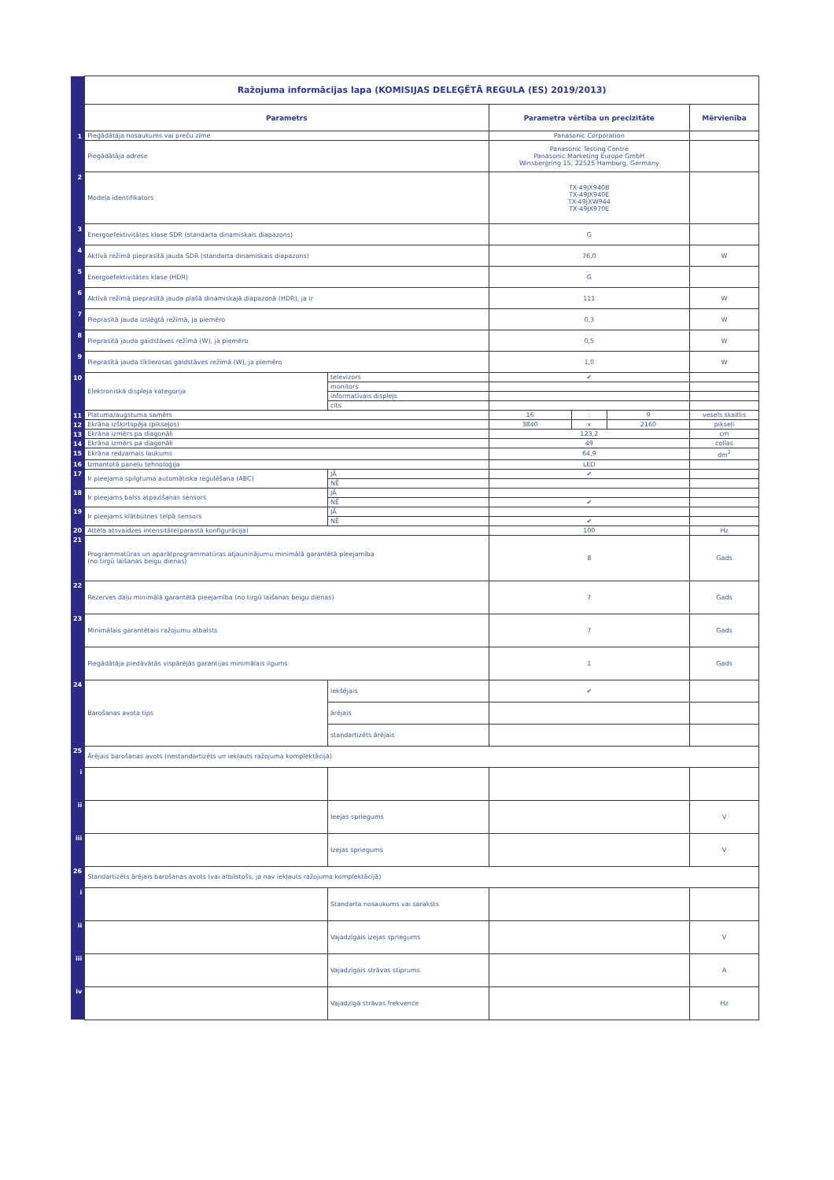| | Ražojuma informācijas lapa (KOMISIJAS DELEĢĒTĀ REGULA (ES) 2019/2013) | | | | | |
| | Parametrs | | Parametra vērtība un precizitāte | | | Mērvienība |
| 1 | Piegādātāja nosaukums vai preču zīme | | Panasonic Corporation | | | |
| | Piegādātāja adrese | | Panasonic Testing Centre Panasonic Marketing Europe GmbH Winsbergring 15, 22525 Hamburg, Germany | | | |
| 2 | Modeļa identifikators | | TX-49JX940B TX-49JX940E TX-49JXW944 TX-49JX970E | | | |
| 3 | Energoefektivitātes klase SDR (standarta dinamiskais diapazons) | | G | | | |
| 4 | Aktīvā režīmā pieprasītā jauda SDR (standarta dinamiskais diapazons) | | 76,0 | | | W |
| 5 | Energoefektivitātes klase (HDR) | | G | | | |
| 6 | Aktīvā režīmā pieprasītā jauda plašā dinamiskajā diapazonā (HDR), ja ir | | 111 | | | W |
| 7 | Pieprasītā jauda izslēgtā režīmā, ja piemēro | | 0,3 | | | W |
| 8 | Pieprasītā jauda gaidstāves režīmā (W), ja piemēro | | 0,5 | | | W |
| 9 | Pieprasītā jauda tīklierosas gaidstāves režīmā (W), ja piemēro | | 1,0 | | | W |
| 10 | Elektroniskā displeja kategorija | televizors | ✔ | | | |
| | | monitors | | | | |
| | | informatīvais displejs | | | | |
| | | cits | | | | |
| 11 | Platuma/augstuma samērs | | 16 | : | 9 | vesels skaitlis |
| 12 | Ekrāna izšķirtspēja (pikseļos) | | 3840 | x | 2160 | pikseļi |
| 13 | Ekrāna izmērs pa diagonāli | | 123,2 | | | cm |
| 14 | Ekrāna izmērs pa diagonāli | | 49 | | | collas |
| 15 | Ekrāna redzamais laukums | | 64,9 | | | dm<sup>2</sup> |
| 16 | Izmantotā paneļu tehnoloģija | | LED | | | |
| 17 | Ir pieejama spilgtuma automātiska regulēšana (ABC) | JĀ | ✔ | | | |
| | | NĒ | | | | |
| 18 | Ir pieejams balss atpazīšanas sensors | JĀ | | | | |
| | | NĒ | ✔ | | | |
| 19 | Ir pieejams klātbūtnes telpā sensors | JĀ | | | | |
| | | NĒ | ✔ | | | |
| 20 | Attēla atsvaidzes intensitāte(parastā konfigurācija) | | 100 | | | Hz |
| 21 | Programmatūras un aparātprogrammatūras atjauninājumu minimālā garantētā pieejamība (no tirgū laišanas beigu dienas) | | 8 | | | Gads |
| 22 | Rezerves daļu minimālā garantētā pieejamība (no tirgū laišanas beigu dienas) | | 7 | | | Gads |
| 23 | Minimālais garantētais ražojumu atbalsts | | 7 | | | Gads |
| | Piegādātāja piedāvātās vispārējās garantijas minimālais ilgums | | 1 | | | Gads |
| 24 | Barošanas avota tips | iekšējais | ✔ | | | |
| | | ārējais | | | | |
| | | standartizēts ārējais | | | | |
| 25 | Ārējais barošanas avots (nestandartizēts un iekļauts ražojuma komplektācijā) | | | | | |
| i | | | | | | |
| ii | | Ieejas spriegums | | | | V |
| iii | | Izejas spriegums | | | | V |
| 26 | Standartizēts ārējais barošanas avots (vai atbilstošs, ja nav iekļauts ražojuma komplektācijā) | | | | | |
| i | | Standarta nosaukums vai saraksts | | | | |
| ii | | Vajadzīgais izejas spriegums | | | | V |
| iii | | Vajadzīgais strāvas stiprums | | | | A |
| iv | | Vajadzīgā strāvas frekvence | | | | Hz |